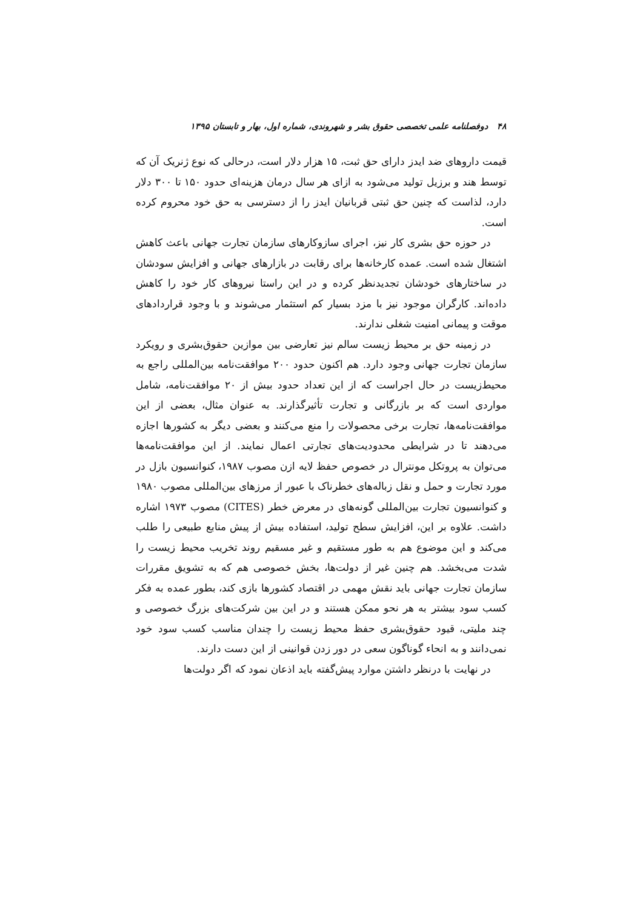۴۸ دوفصلنامه علمی تخصصی حقوق بشر و شهروندی، شماره اول، بهار و تابستان ۱۳۹۵
قیمت داروهای ضد ایدز دارای حق ثبت، ۱۵ هزار دلار است، درحالی که نوع ژنریک آن که توسط هند و برزیل تولید می‌شود به ازای هر سال درمان هزینه‌ای حدود ۱۵۰ تا ۳۰۰ دلار دارد، لذاست که چنین حق ثبتی قربانیان ایدز را از دسترسی به حق خود محروم کرده است.
در حوزه حق بشری کار نیز، اجرای سازوکارهای سازمان تجارت جهانی باعث کاهش اشتغال شده است. عمده کارخانه‌ها برای رقابت در بازارهای جهانی و افزایش سودشان در ساختارهای خودشان تجدیدنظر کرده و در این راستا نیروهای کار خود را کاهش داده‌اند. کارگران موجود نیز با مزد بسیار کم استثمار می‌شوند و با وجود قراردادهای موقت و پیمانی امنیت شغلی ندارند.
در زمینه حق بر محیط زیست سالم نیز تعارضی بین موازین حقوق‌بشری و رویکرد سازمان تجارت جهانی وجود دارد. هم اکنون حدود ۲۰۰ موافقت‌نامه بین‌المللی راجع به محیط‌زیست در حال اجراست که از این تعداد حدود بیش از ۲۰ موافقت‌نامه، شامل مواردی است که بر بازرگانی و تجارت تأثیرگذارند. به عنوان مثال، بعضی از این موافقت‌نامه‌ها، تجارت برخی محصولات را منع می‌کنند و بعضی دیگر به کشورها اجازه می‌دهند تا در شرایطی محدودیت‌های تجارتی اعمال نمایند. از این موافقت‌نامه‌ها می‌توان به پروتکل مونترال در خصوص حفظ لایه ازن مصوب ۱۹۸۷، کنوانسیون بازل در مورد تجارت و حمل و نقل زباله‌های خطرناک با عبور از مرزهای بین‌المللی مصوب ۱۹۸۰ و کنوانسیون تجارت بین‌المللی گونه‌های در معرض خطر (CITES) مصوب ۱۹۷۳ اشاره داشت. علاوه بر این، افزایش سطح تولید، استفاده بیش از پیش منابع طبیعی را طلب می‌کند و این موضوع هم به طور مستقیم و غیر مسقیم روند تخریب محیط زیست را شدت می‌بخشد. هم چنین غیر از دولت‌ها، بخش خصوصی هم که به تشویق مقررات سازمان تجارت جهانی باید نقش مهمی در اقتصاد کشورها بازی کند، بطور عمده به فکر کسب سود بیشتر به هر نحو ممکن هستند و در این بین شرکت‌های بزرگ خصوصی و چند ملیتی، قیود حقوق‌بشری حفظ محیط زیست را چندان مناسب کسب سود خود نمی‌دانند و به انحاء گوناگون سعی در دور زدن قوانینی از این دست دارند.
در نهایت با درنظر داشتن موارد پیش‌گفته باید اذعان نمود که اگر دولت‌ها